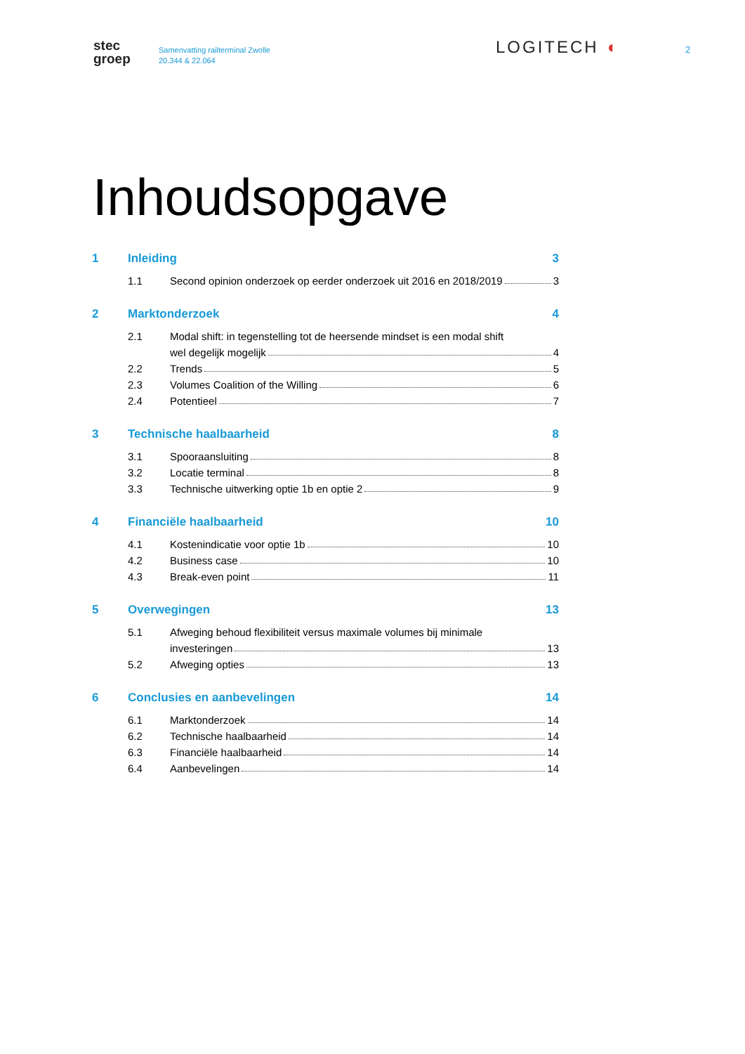stec
groep
Samenvatting railterminal Zwolle
20.344 & 22.064
LOGITECH ◖
2
Inhoudsopgave
1 Inleiding 3
1.1 Second opinion onderzoek op eerder onderzoek uit 2016 en 2018/2019 3
2 Marktonderzoek 4
2.1 Modal shift: in tegenstelling tot de heersende mindset is een modal shift
wel degelijk mogelijk 4
2.2 Trends 5
2.3 Volumes Coalition of the Willing 6
2.4 Potentieel 7
3 Technische haalbaarheid 8
3.1 Spooraansluiting 8
3.2 Locatie terminal 8
3.3 Technische uitwerking optie 1b en optie 2 9
4 Financiële haalbaarheid 10
4.1 Kostenindicatie voor optie 1b 10
4.2 Business case 10
4.3 Break-even point 11
5 Overwegingen 13
5.1 Afweging behoud flexibiliteit versus maximale volumes bij minimale
investeringen 13
5.2 Afweging opties 13
6 Conclusies en aanbevelingen 14
6.1 Marktonderzoek 14
6.2 Technische haalbaarheid 14
6.3 Financiële haalbaarheid 14
6.4 Aanbevelingen 14